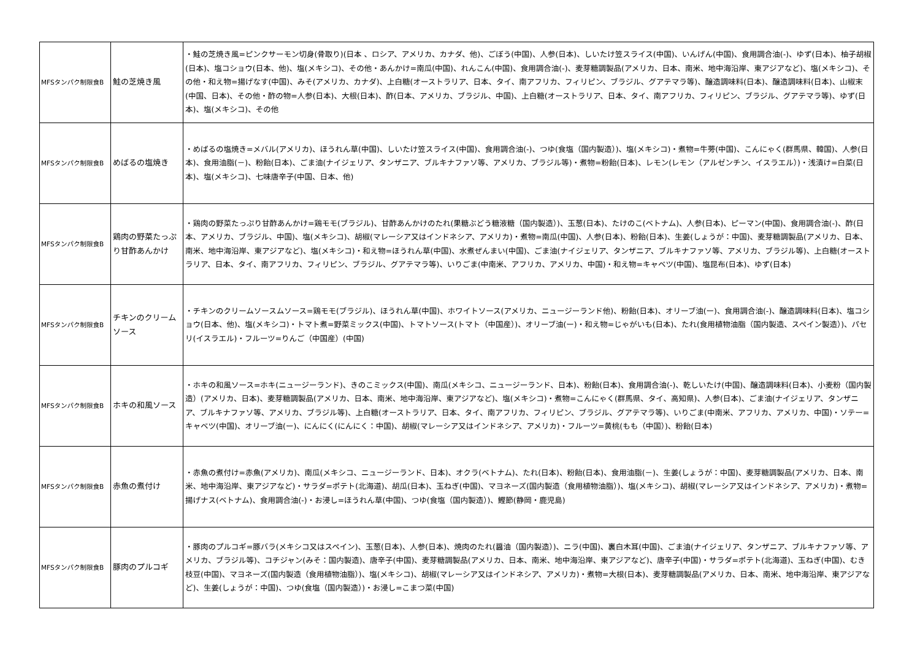| MFSタンパク制限食B | 鮭の芝焼き風 | ・鮭の芝焼き風=ピンクサーモン切身(骨取り)(日本 、ロシア、アメリカ、カナダ、他)、ごぼう(中国)、人参(日本)、しいたけ笠スライス(中国)、いんげん(中国)、食用調合油(-)、ゆず(日本)、柚子胡椒(日本)、塩コショウ(日本、他)、塩(メキシコ)、その他・あんかけ=南瓜(中国)、れんこん(中国)、食用調合油(-)、麦芽糖調製品(アメリカ、日本、南米、地中海沿岸、東アジアなど)、塩(メキシコ)、その他・和え物=揚げなす(中国)、みそ(アメリカ、カナダ)、上白糖(オーストラリア、日本、タイ、南アフリカ、フィリピン、ブラジル、グアテマラ等)、醸造調味料(日本)、醸造調味料(日本)、山椒末(中国、日本)、その他・酢の物=人参(日本)、大根(日本)、酢(日本、アメリカ、ブラジル、中国)、上白糖(オーストラリア、日本、タイ、南アフリカ、フィリピン、ブラジル、グアテマラ等)、ゆず(日本)、塩(メキシコ)、その他 |
| MFSタンパク制限食B | めばるの塩焼き | ・めばるの塩焼き=メバル(アメリカ)、ほうれん草(中国)、しいたけ笠スライス(中国)、食用調合油(-)、つゆ(食塩（国内製造）)、塩(メキシコ)・煮物=牛蒡(中国)、こんにゃく(群馬県、韓国)、人参(日本)、食用油脂(－)、粉飴(日本)、ごま油(ナイジェリア、タンザニア、ブルキナファソ等、アメリカ、ブラジル等)・煮物=粉飴(日本)、レモン(レモン（アルゼンチン、イスラエル）)・浅漬け=白菜(日本)、塩(メキシコ)、七味唐辛子(中国、日本、他) |
| MFSタンパク制限食B | 鶏肉の野菜たっぷり甘酢あんかけ | ・鶏肉の野菜たっぷり甘酢あんかけ=鶏モモ(ブラジル)、甘酢あんかけのたれ(果糖ぶどう糖液糖（国内製造）)、玉葱(日本)、たけのこ(ベトナム)、人参(日本)、ピーマン(中国)、食用調合油(-)、酢(日本、アメリカ、ブラジル、中国)、塩(メキシコ)、胡椒(マレーシア又はインドネシア、アメリカ)・煮物=南瓜(中国)、人参(日本)、粉飴(日本)、生姜(しょうが：中国)、麦芽糖調製品(アメリカ、日本、南米、地中海沿岸、東アジアなど)、塩(メキシコ)・和え物=ほうれん草(中国)、水煮ぜんまい(中国)、ごま油(ナイジェリア、タンザニア、ブルキナファソ等、アメリカ、ブラジル等)、上白糖(オーストラリア、日本、タイ、南アフリカ、フィリピン、ブラジル、グアテマラ等)、いりごま(中南米、アフリカ、アメリカ、中国)・和え物=キャベツ(中国)、塩昆布(日本)、ゆず(日本) |
| MFSタンパク制限食B | チキンのクリームソース | ・チキンのクリームソースムソース=鶏モモ(ブラジル)、ほうれん草(中国)、ホワイトソース(アメリカ、ニュージーランド他)、粉飴(日本)、オリーブ油(ー)、食用調合油(-)、醸造調味料(日本)、塩コショウ(日本、他)、塩(メキシコ)・トマト煮=野菜ミックス(中国)、トマトソース(トマト（中国産）)、オリーブ油(ー)・和え物=じゃがいも(日本)、たれ(食用植物油脂（国内製造、スペイン製造）)、パセリ(イスラエル)・フルーツ=りんご（中国産）(中国) |
| MFSタンパク制限食B | ホキの和風ソース | ・ホキの和風ソース=ホキ(ニュージーランド)、きのこミックス(中国)、南瓜(メキシコ、ニュージーランド、日本)、粉飴(日本)、食用調合油(-)、乾しいたけ(中国)、醸造調味料(日本)、小麦粉（国内製造）(アメリカ、日本)、麦芽糖調製品(アメリカ、日本、南米、地中海沿岸、東アジアなど)、塩(メキシコ)・煮物=こんにゃく(群馬県、タイ、高知県)、人参(日本)、ごま油(ナイジェリア、タンザニア、ブルキナファソ等、アメリカ、ブラジル等)、上白糖(オーストラリア、日本、タイ、南アフリカ、フィリピン、ブラジル、グアテマラ等)、いりごま(中南米、アフリカ、アメリカ、中国)・ソテー=キャベツ(中国)、オリーブ油(ー)、にんにく(にんにく：中国)、胡椒(マレーシア又はインドネシア、アメリカ)・フルーツ=黄桃(もも（中国）)、粉飴(日本) |
| MFSタンパク制限食B | 赤魚の煮付け | ・赤魚の煮付け=赤魚(アメリカ)、南瓜(メキシコ、ニュージーランド、日本)、オクラ(ベトナム)、たれ(日本)、粉飴(日本)、食用油脂(－)、生姜(しょうが：中国)、麦芽糖調製品(アメリカ、日本、南米、地中海沿岸、東アジアなど)・サラダ=ポテト(北海道)、胡瓜(日本)、玉ねぎ(中国)、マヨネーズ(国内製造（食用植物油脂）)、塩(メキシコ)、胡椒(マレーシア又はインドネシア、アメリカ)・煮物=揚げナス(ベトナム)、食用調合油(-)・お浸し=ほうれん草(中国)、つゆ(食塩（国内製造）)、鰹節(静岡・鹿児島) |
| MFSタンパク制限食B | 豚肉のプルコギ | ・豚肉のプルコギ=豚バラ(メキシコ又はスペイン)、玉葱(日本)、人参(日本)、焼肉のたれ(醤油（国内製造）)、ニラ(中国)、裏白木耳(中国)、ごま油(ナイジェリア、タンザニア、ブルキナファソ等、アメリカ、ブラジル等)、コチジャン(みそ：国内製造)、唐辛子(中国)、麦芽糖調製品(アメリカ、日本、南米、地中海沿岸、東アジアなど)、唐辛子(中国)・サラダ=ポテト(北海道)、玉ねぎ(中国)、むき枝豆(中国)、マヨネーズ(国内製造（食用植物油脂）)、塩(メキシコ)、胡椒(マレーシア又はインドネシア、アメリカ)・煮物=大根(日本)、麦芽糖調製品(アメリカ、日本、南米、地中海沿岸、東アジアなど)、生姜(しょうが：中国)、つゆ(食塩（国内製造）)・お浸し=こまつ菜(中国) |